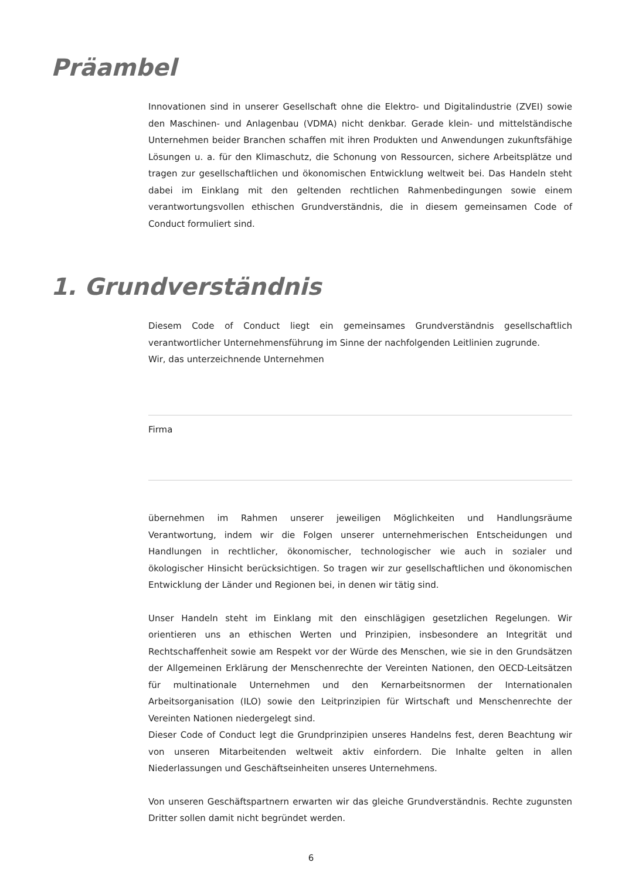Präambel
Innovationen sind in unserer Gesellschaft ohne die Elektro- und Digitalindustrie (ZVEI) sowie den Maschinen- und Anlagenbau (VDMA) nicht denkbar. Gerade klein- und mittelständische Unternehmen beider Branchen schaffen mit ihren Produkten und Anwendungen zukunftsfähige Lösungen u. a. für den Klimaschutz, die Schonung von Ressourcen, sichere Arbeitsplätze und tragen zur gesellschaftlichen und ökonomischen Entwicklung weltweit bei. Das Handeln steht dabei im Einklang mit den geltenden rechtlichen Rahmenbedingungen sowie einem verantwortungsvollen ethischen Grundverständnis, die in diesem gemeinsamen Code of Conduct formuliert sind.
1. Grundverständnis
Diesem Code of Conduct liegt ein gemeinsames Grundverständnis gesellschaftlich verantwortlicher Unternehmensführung im Sinne der nachfolgenden Leitlinien zugrunde.
Wir, das unterzeichnende Unternehmen
Firma
übernehmen im Rahmen unserer jeweiligen Möglichkeiten und Handlungsräume Verantwortung, indem wir die Folgen unserer unternehmerischen Entscheidungen und Handlungen in rechtlicher, ökonomischer, technologischer wie auch in sozialer und ökologischer Hinsicht berücksichtigen. So tragen wir zur gesellschaftlichen und ökonomischen Entwicklung der Länder und Regionen bei, in denen wir tätig sind.
Unser Handeln steht im Einklang mit den einschlägigen gesetzlichen Regelungen. Wir orientieren uns an ethischen Werten und Prinzipien, insbesondere an Integrität und Rechtschaffenheit sowie am Respekt vor der Würde des Menschen, wie sie in den Grundsätzen der Allgemeinen Erklärung der Menschenrechte der Vereinten Nationen, den OECD-Leitsätzen für multinationale Unternehmen und den Kernarbeitsnormen der Internationalen Arbeitsorganisation (ILO) sowie den Leitprinzipien für Wirtschaft und Menschenrechte der Vereinten Nationen niedergelegt sind.
Dieser Code of Conduct legt die Grundprinzipien unseres Handelns fest, deren Beachtung wir von unseren Mitarbeitenden weltweit aktiv einfordern. Die Inhalte gelten in allen Niederlassungen und Geschäftseinheiten unseres Unternehmens.
Von unseren Geschäftspartnern erwarten wir das gleiche Grundverständnis. Rechte zugunsten Dritter sollen damit nicht begründet werden.
6